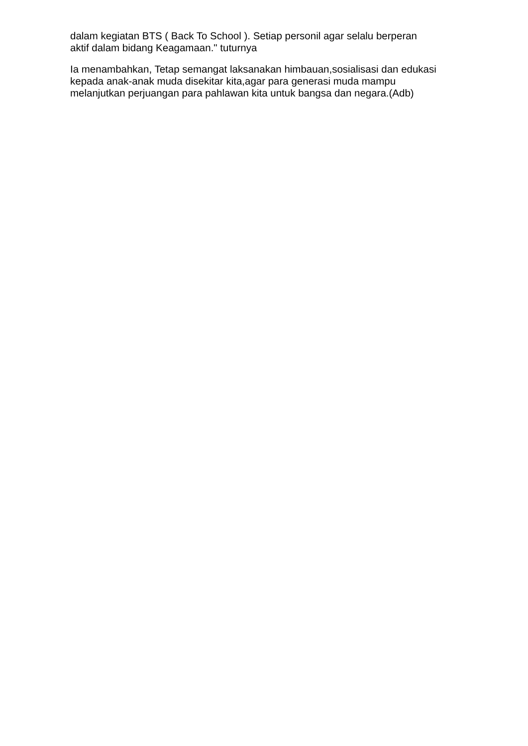dalam kegiatan BTS ( Back To School ). Setiap personil agar selalu berperan
aktif dalam bidang Keagamaan." tuturnya
Ia menambahkan, Tetap semangat laksanakan himbauan,sosialisasi dan edukasi
kepada anak-anak muda disekitar kita,agar para generasi muda mampu
melanjutkan perjuangan para pahlawan kita untuk bangsa dan negara.(Adb)